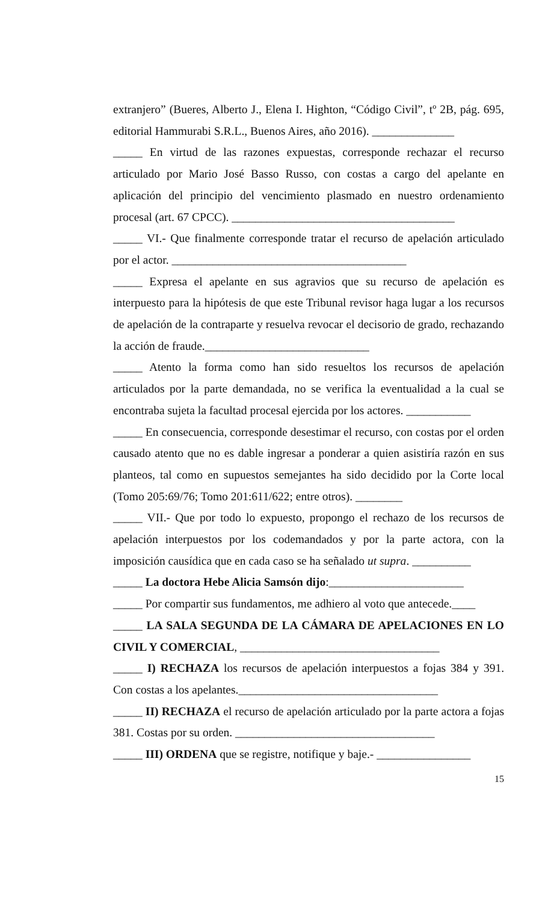extranjero” (Bueres, Alberto J., Elena I. Highton, “Código Civil”, tº 2B, pág. 695, editorial Hammurabi S.R.L., Buenos Aires, año 2016). ______________
_____ En virtud de las razones expuestas, corresponde rechazar el recurso articulado por Mario José Basso Russo, con costas a cargo del apelante en aplicación del principio del vencimiento plasmado en nuestro ordenamiento procesal (art. 67 CPCC). ______________________________________
_____ VI.- Que finalmente corresponde tratar el recurso de apelación articulado por el actor. ________________________________________
_____ Expresa el apelante en sus agravios que su recurso de apelación es interpuesto para la hipótesis de que este Tribunal revisor haga lugar a los recursos de apelación de la contraparte y resuelva revocar el decisorio de grado, rechazando la acción de fraude.____________________________
_____ Atento la forma como han sido resueltos los recursos de apelación articulados por la parte demandada, no se verifica la eventualidad a la cual se encontraba sujeta la facultad procesal ejercida por los actores. ___________
_____ En consecuencia, corresponde desestimar el recurso, con costas por el orden causado atento que no es dable ingresar a ponderar a quien asistiría razón en sus planteos, tal como en supuestos semejantes ha sido decidido por la Corte local (Tomo 205:69/76; Tomo 201:611/622; entre otros). ________
_____ VII.- Que por todo lo expuesto, propongo el rechazo de los recursos de apelación interpuestos por los codemandados y por la parte actora, con la imposición causídica que en cada caso se ha señalado ut supra. __________
_____ La doctora Hebe Alicia Samsón dijo:_______________________
_____ Por compartir sus fundamentos, me adhiero al voto que antecede.____
_____ LA SALA SEGUNDA DE LA CÁMARA DE APELACIONES EN LO CIVIL Y COMERCIAL, __________________________________
_____ I) RECHAZA los recursos de apelación interpuestos a fojas 384 y 391. Con costas a los apelantes.__________________________________
_____ II) RECHAZA el recurso de apelación articulado por la parte actora a fojas 381. Costas por su orden. __________________________________
_____ III) ORDENA que se registre, notifique y baje.- ________________
15